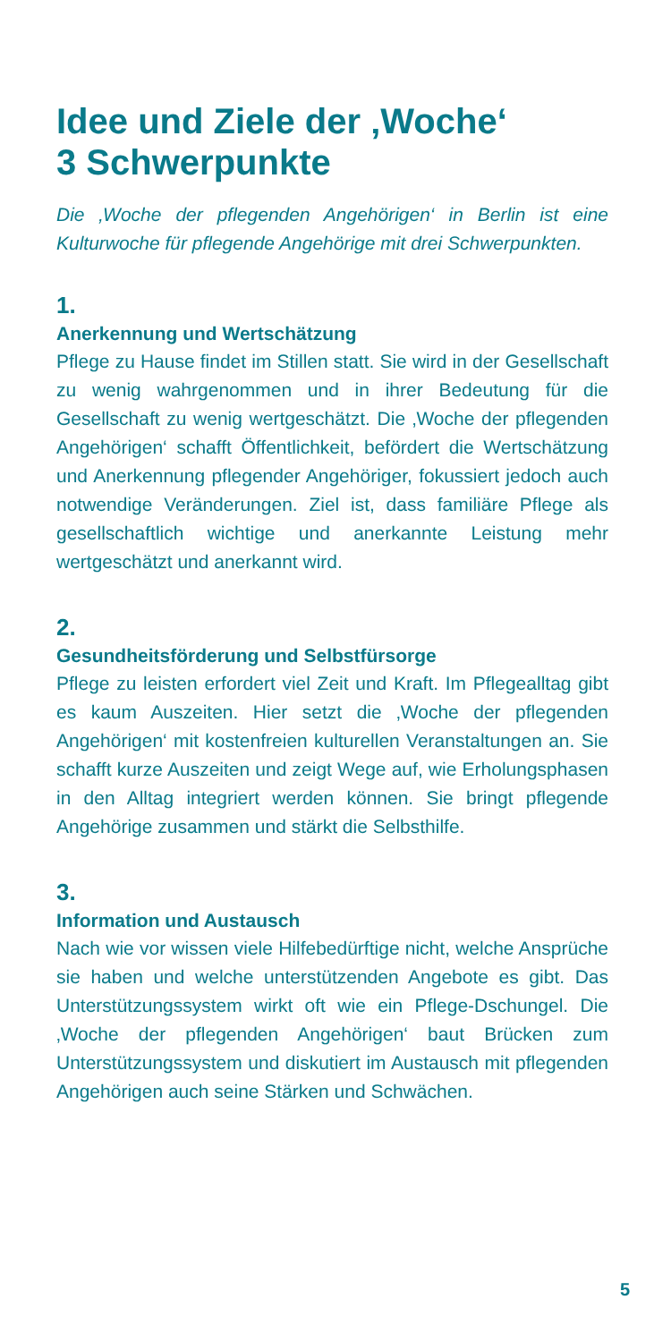Idee und Ziele der ‚Woche‘
3 Schwerpunkte
Die ‚Woche der pflegenden Angehörigen‘ in Berlin ist eine Kulturwoche für pflegende Angehörige mit drei Schwerpunkten.
1.
Anerkennung und Wertschätzung
Pflege zu Hause findet im Stillen statt. Sie wird in der Gesellschaft zu wenig wahrgenommen und in ihrer Bedeutung für die Gesellschaft zu wenig wertgeschätzt. Die ‚Woche der pflegenden Angehörigen‘ schafft Öffentlichkeit, befördert die Wertschätzung und Anerkennung pflegender Angehöriger, fokussiert jedoch auch notwendige Veränderungen. Ziel ist, dass familiäre Pflege als gesellschaftlich wichtige und anerkannte Leistung mehr wertgeschätzt und anerkannt wird.
2.
Gesundheitsförderung und Selbstfürsorge
Pflege zu leisten erfordert viel Zeit und Kraft. Im Pflegealltag gibt es kaum Auszeiten. Hier setzt die ‚Woche der pflegenden Angehörigen‘ mit kostenfreien kulturellen Veranstaltungen an. Sie schafft kurze Auszeiten und zeigt Wege auf, wie Erholungsphasen in den Alltag integriert werden können. Sie bringt pflegende Angehörige zusammen und stärkt die Selbsthilfe.
3.
Information und Austausch
Nach wie vor wissen viele Hilfebedürftige nicht, welche Ansprüche sie haben und welche unterstützenden Angebote es gibt. Das Unterstützungssystem wirkt oft wie ein Pflege-Dschungel. Die ‚Woche der pflegenden Angehörigen‘ baut Brücken zum Unterstützungssystem und diskutiert im Austausch mit pflegenden Angehörigen auch seine Stärken und Schwächen.
5